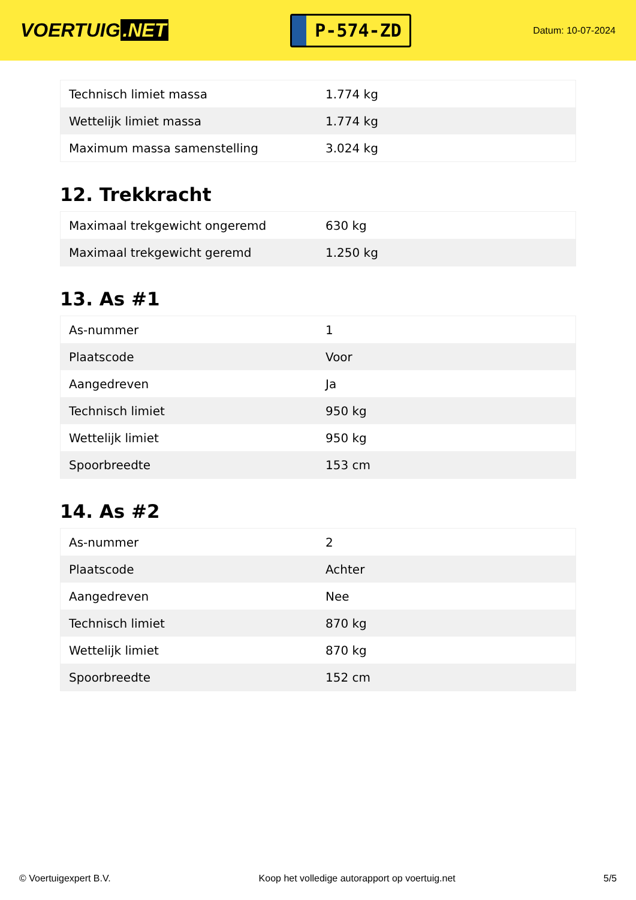VOERTUIG.NET
P-574-ZD
Datum: 10-07-2024
| Technisch limiet massa | 1.774 kg |
| Wettelijk limiet massa | 1.774 kg |
| Maximum massa samenstelling | 3.024 kg |
12. Trekkracht
| Maximaal trekgewicht ongeremd | 630 kg |
| Maximaal trekgewicht geremd | 1.250 kg |
13. As #1
| As-nummer | 1 |
| Plaatscode | Voor |
| Aangedreven | Ja |
| Technisch limiet | 950 kg |
| Wettelijk limiet | 950 kg |
| Spoorbreedte | 153 cm |
14. As #2
| As-nummer | 2 |
| Plaatscode | Achter |
| Aangedreven | Nee |
| Technisch limiet | 870 kg |
| Wettelijk limiet | 870 kg |
| Spoorbreedte | 152 cm |
© Voertuigexpert B.V. Koop het volledige autorapport op voertuig.net 5/5